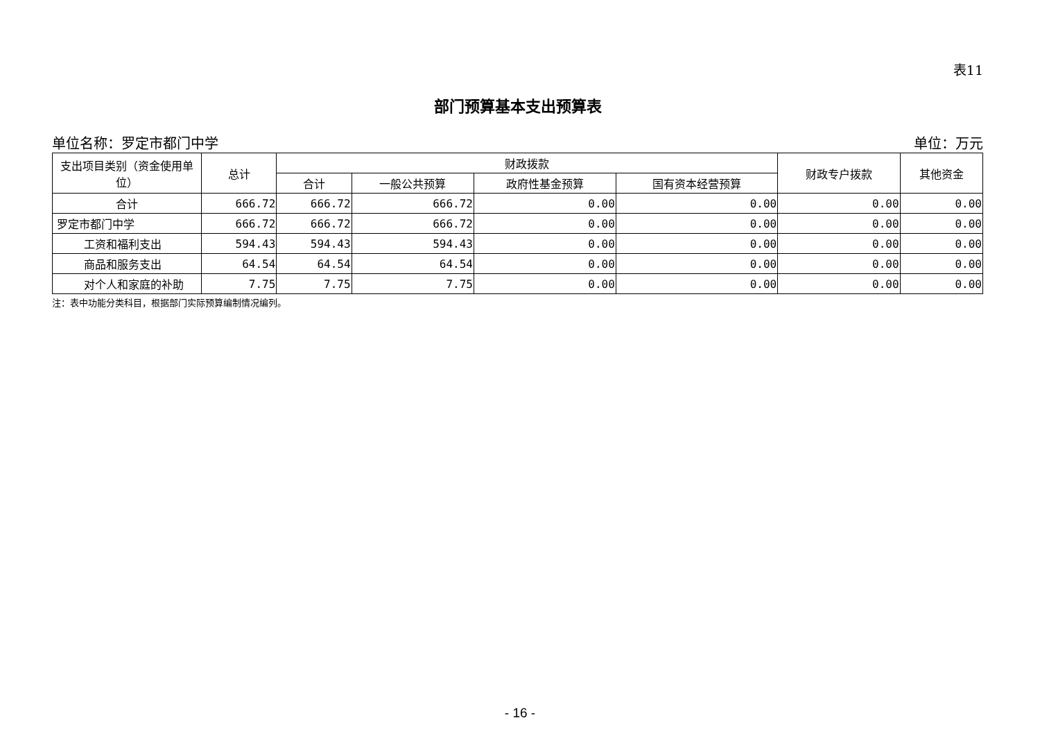表11
部门预算基本支出预算表
单位名称：罗定市都门中学 单位：万元
| 支出项目类别（资金使用单位） | 总计 | 财政拨款 | | | | 财政专户拨款 | 其他资金 |
| --- | --- | --- | --- | --- | --- | --- | --- |
| | | 合计 | 一般公共预算 | 政府性基金预算 | 国有资本经营预算 | | |
| 合计 | 666.72 | 666.72 | 666.72 | 0.00 | 0.00 | 0.00 | 0.00 |
| 罗定市都门中学 | 666.72 | 666.72 | 666.72 | 0.00 | 0.00 | 0.00 | 0.00 |
| 工资和福利支出 | 594.43 | 594.43 | 594.43 | 0.00 | 0.00 | 0.00 | 0.00 |
| 商品和服务支出 | 64.54 | 64.54 | 64.54 | 0.00 | 0.00 | 0.00 | 0.00 |
| 对个人和家庭的补助 | 7.75 | 7.75 | 7.75 | 0.00 | 0.00 | 0.00 | 0.00 |
注：表中功能分类科目，根据部门实际预算编制情况编列。
- 16 -